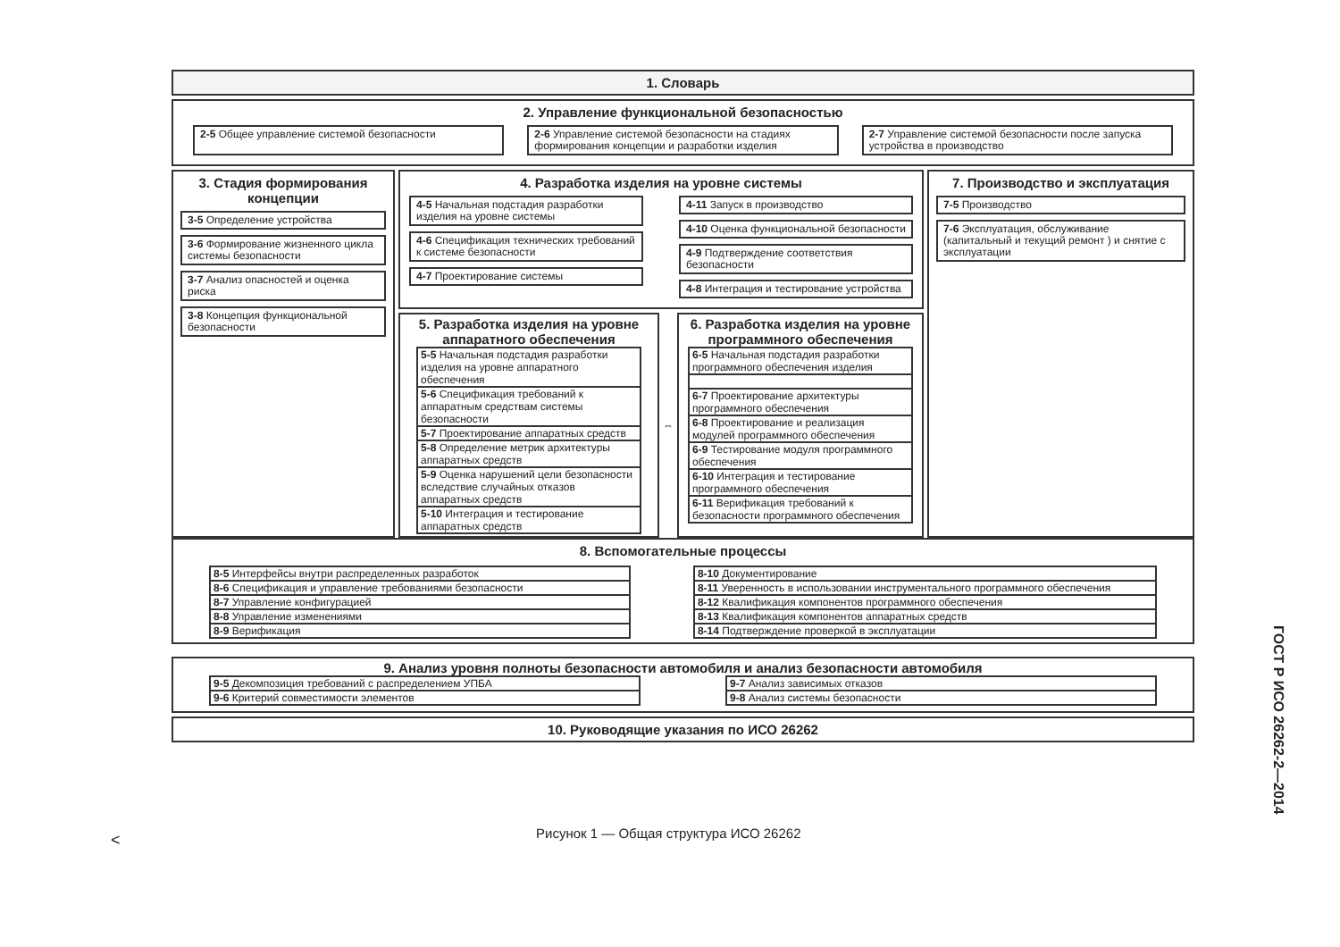1. Словарь
2. Управление функциональной безопасностью
2-5 Общее управление системой безопасности
2-6 Управление системой безопасности на стадиях формирования концепции и разработки изделия
2-7 Управление системой безопасности после запуска устройства в производство
3. Стадия формирования концепции
3-5 Определение устройства
3-6 Формирование жизненного цикла системы безопасности
3-7 Анализ опасностей и оценка риска
3-8 Концепция функциональной безопасности
4. Разработка изделия на уровне системы
4-5 Начальная подстадия разработки изделия на уровне системы
4-6 Спецификация технических требований к системе безопасности
4-7 Проектирование системы
4-11 Запуск в производство
4-10 Оценка функциональной безопасности
4-9 Подтверждение соответствия безопасности
4-8 Интеграция и тестирование устройства
5. Разработка изделия на уровне аппаратного обеспечения
5-5 Начальная подстадия разработки изделия на уровне аппаратного обеспечения
5-6 Спецификация требований к аппаратным средствам системы безопасности
5-7 Проектирование аппаратных средств
5-8 Определение метрик архитектуры аппаратных средств
5-9 Оценка нарушений цели безопасности вследствие случайных отказов аппаратных средств
5-10 Интеграция и тестирование аппаратных средств
⇔
6. Разработка изделия на уровне программного обеспечения
6-5 Начальная подстадия разработки программного обеспечения изделия
6-7 Проектирование архитектуры программного обеспечения
6-8 Проектирование и реализация модулей программного обеспечения
6-9 Тестирование модуля программного обеспечения
6-10 Интеграция и тестирование программного обеспечения
6-11 Верификация требований к безопасности программного обеспечения
7. Производство и эксплуатация
7-5 Производство
7-6 Эксплуатация, обслуживание (капитальный и текущий ремонт ) и снятие с эксплуатации
8. Вспомогательные процессы
8-5 Интерфейсы внутри распределенных разработок
8-6 Спецификация и управление требованиями безопасности
8-7 Управление конфигурацией
8-8 Управление изменениями
8-9 Верификация
8-10 Документирование
8-11 Уверенность в использовании инструментального программного обеспечения
8-12 Квалификация компонентов программного обеспечения
8-13 Квалификация компонентов аппаратных средств
8-14 Подтверждение проверкой в эксплуатации
9. Анализ уровня полноты безопасности автомобиля и анализ безопасности автомобиля
9-5 Декомпозиция требований с распределением УПБА
9-6 Критерий совместимости элементов
9-7 Анализ зависимых отказов
9-8 Анализ системы безопасности
10. Руководящие указания по ИСО 26262
Рисунок 1 — Общая структура ИСО 26262
<
ГОСТ Р ИСО 26262-2—2014